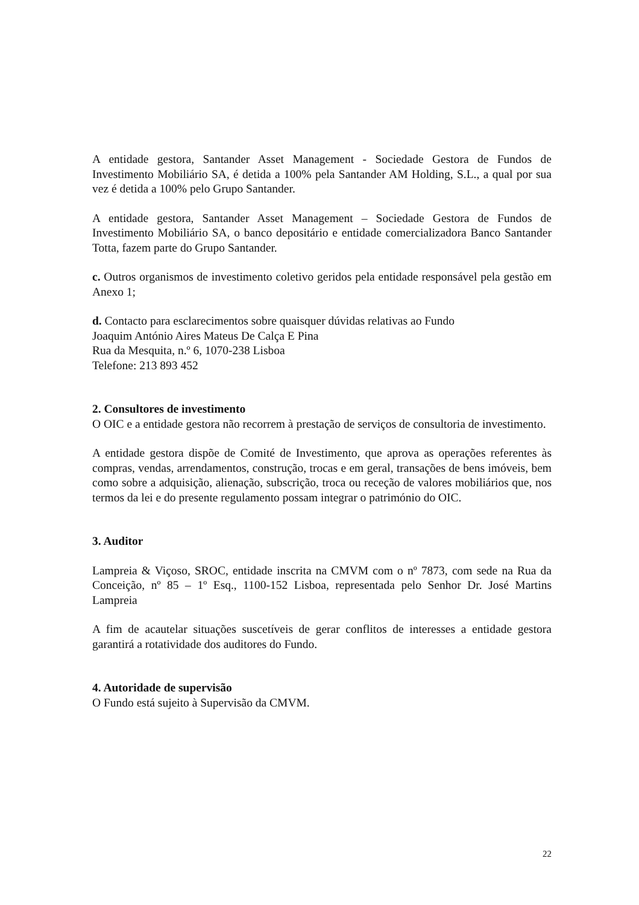A entidade gestora, Santander Asset Management - Sociedade Gestora de Fundos de Investimento Mobiliário SA, é detida a 100% pela Santander AM Holding, S.L., a qual por sua vez é detida a 100% pelo Grupo Santander.
A entidade gestora, Santander Asset Management – Sociedade Gestora de Fundos de Investimento Mobiliário SA, o banco depositário e entidade comercializadora Banco Santander Totta, fazem parte do Grupo Santander.
c. Outros organismos de investimento coletivo geridos pela entidade responsável pela gestão em Anexo 1;
d. Contacto para esclarecimentos sobre quaisquer dúvidas relativas ao Fundo
Joaquim António Aires Mateus De Calça E Pina
Rua da Mesquita, n.º 6, 1070-238 Lisboa
Telefone: 213 893 452
2. Consultores de investimento
O OIC e a entidade gestora não recorrem à prestação de serviços de consultoria de investimento.
A entidade gestora dispõe de Comité de Investimento, que aprova as operações referentes às compras, vendas, arrendamentos, construção, trocas e em geral, transações de bens imóveis, bem como sobre a adquisição, alienação, subscrição, troca ou receção de valores mobiliários que, nos termos da lei e do presente regulamento possam integrar o património do OIC.
3. Auditor
Lampreia & Viçoso, SROC, entidade inscrita na CMVM com o nº 7873, com sede na Rua da Conceição, nº 85 – 1º Esq., 1100-152 Lisboa, representada pelo Senhor Dr. José Martins Lampreia
A fim de acautelar situações suscetíveis de gerar conflitos de interesses a entidade gestora garantirá a rotatividade dos auditores do Fundo.
4. Autoridade de supervisão
O Fundo está sujeito à Supervisão da CMVM.
22